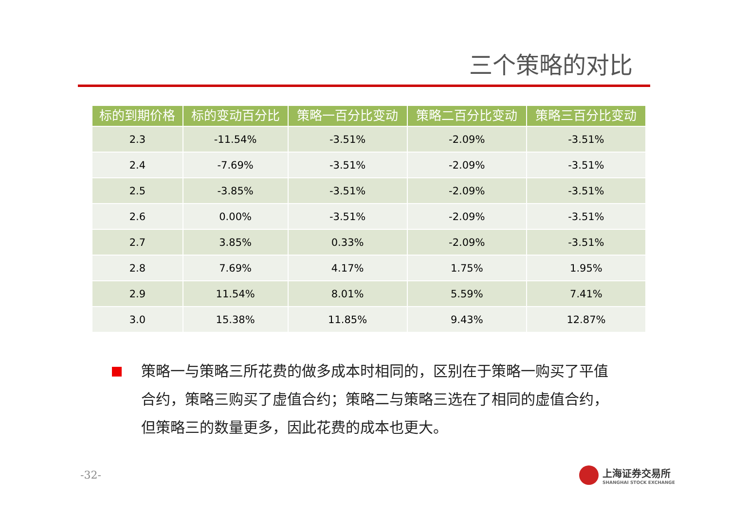三个策略的对比
| 标的到期价格 | 标的变动百分比 | 策略一百分比变动 | 策略二百分比变动 | 策略三百分比变动 |
| --- | --- | --- | --- | --- |
| 2.3 | -11.54% | -3.51% | -2.09% | -3.51% |
| 2.4 | -7.69% | -3.51% | -2.09% | -3.51% |
| 2.5 | -3.85% | -3.51% | -2.09% | -3.51% |
| 2.6 | 0.00% | -3.51% | -2.09% | -3.51% |
| 2.7 | 3.85% | 0.33% | -2.09% | -3.51% |
| 2.8 | 7.69% | 4.17% | 1.75% | 1.95% |
| 2.9 | 11.54% | 8.01% | 5.59% | 7.41% |
| 3.0 | 15.38% | 11.85% | 9.43% | 12.87% |
策略一与策略三所花费的做多成本时相同的，区别在于策略一购买了平值合约，策略三购买了虚值合约；策略二与策略三选在了相同的虚值合约，但策略三的数量更多，因此花费的成本也更大。
-32-
上海证券交易所
SHANGHAI STOCK EXCHANGE